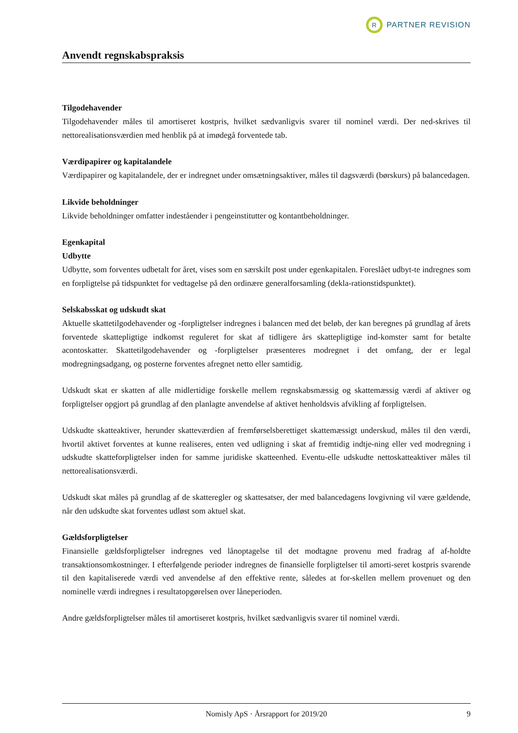R
PARTNER REVISION
Anvendt regnskabspraksis
Tilgodehavender
Tilgodehavender måles til amortiseret kostpris, hvilket sædvanligvis svarer til nominel værdi. Der ned-skrives til nettorealisationsværdien med henblik på at imødegå forventede tab.
Værdipapirer og kapitalandele
Værdipapirer og kapitalandele, der er indregnet under omsætningsaktiver, måles til dagsværdi (børskurs) på balancedagen.
Likvide beholdninger
Likvide beholdninger omfatter indeståender i pengeinstitutter og kontantbeholdninger.
Egenkapital
Udbytte
Udbytte, som forventes udbetalt for året, vises som en særskilt post under egenkapitalen. Foreslået udbyt-te indregnes som en forpligtelse på tidspunktet for vedtagelse på den ordinære generalforsamling (dekla-rationstidspunktet).
Selskabsskat og udskudt skat
Aktuelle skattetilgodehavender og -forpligtelser indregnes i balancen med det beløb, der kan beregnes på grundlag af årets forventede skattepligtige indkomst reguleret for skat af tidligere års skattepligtige ind-komster samt for betalte acontoskatter. Skattetilgodehavender og -forpligtelser præsenteres modregnet i det omfang, der er legal modregningsadgang, og posterne forventes afregnet netto eller samtidig.
Udskudt skat er skatten af alle midlertidige forskelle mellem regnskabsmæssig og skattemæssig værdi af aktiver og forpligtelser opgjort på grundlag af den planlagte anvendelse af aktivet henholdsvis afvikling af forpligtelsen.
Udskudte skatteaktiver, herunder skatteværdien af fremførselsberettiget skattemæssigt underskud, måles til den værdi, hvortil aktivet forventes at kunne realiseres, enten ved udligning i skat af fremtidig indtje-ning eller ved modregning i udskudte skatteforpligtelser inden for samme juridiske skatteenhed. Eventu-elle udskudte nettoskatteaktiver måles til nettorealisationsværdi.
Udskudt skat måles på grundlag af de skatteregler og skattesatser, der med balancedagens lovgivning vil være gældende, når den udskudte skat forventes udløst som aktuel skat.
Gældsforpligtelser
Finansielle gældsforpligtelser indregnes ved lånoptagelse til det modtagne provenu med fradrag af af-holdte transaktionsomkostninger. I efterfølgende perioder indregnes de finansielle forpligtelser til amorti-seret kostpris svarende til den kapitaliserede værdi ved anvendelse af den effektive rente, således at for-skellen mellem provenuet og den nominelle værdi indregnes i resultatopgørelsen over låneperioden.
Andre gældsforpligtelser måles til amortiseret kostpris, hvilket sædvanligvis svarer til nominel værdi.
Nomisly ApS · Årsrapport for 2019/20 9